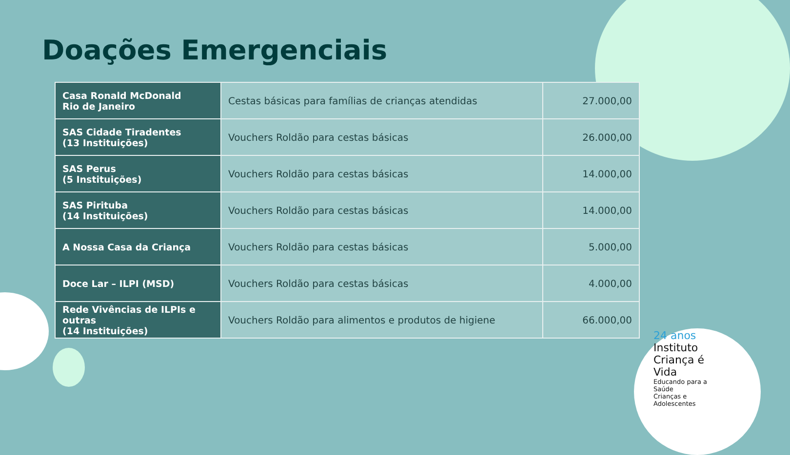Doações Emergenciais
| Casa Ronald McDonald Rio de Janeiro | Cestas básicas para famílias de crianças atendidas | 27.000,00 |
| SAS Cidade Tiradentes (13 Instituições) | Vouchers Roldão para cestas básicas | 26.000,00 |
| SAS Perus (5 Instituições) | Vouchers Roldão para cestas básicas | 14.000,00 |
| SAS Pirituba (14 Instituições) | Vouchers Roldão para cestas básicas | 14.000,00 |
| A Nossa Casa da Criança | Vouchers Roldão para cestas básicas | 5.000,00 |
| Doce Lar – ILPI (MSD) | Vouchers Roldão para cestas básicas | 4.000,00 |
| Rede Vivências de ILPIs e outras (14 Instituições) | Vouchers Roldão para alimentos e produtos de higiene | 66.000,00 |
24 anos
Instituto
Criança é Vida
Educando para a Saúde
Crianças e Adolescentes